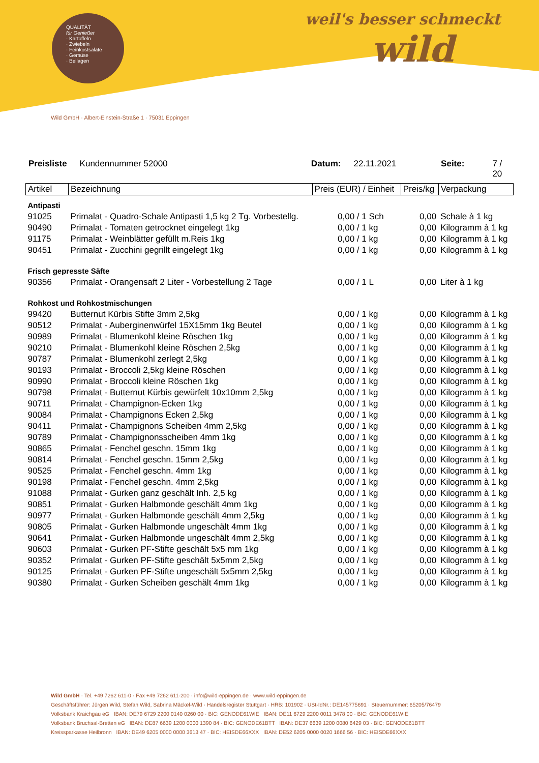QUALITÄT
für Genießer
· Kartoffeln
· Zwiebeln
· Feinkostsalate
· Gemüse
· Beilagen
weil's besser schmeckt
wild
Wild GmbH · Albert-Einstein-Straße 1 · 75031 Eppingen
Preisliste Kundennummer 52000 Datum: 22.11.2021 Seite: 7 / 20
| Artikel | Bezeichnung | Preis (EUR) / Einheit | Preis/kg | Verpackung |
| --- | --- | --- | --- | --- |
| Antipasti | | | | |
| 91025 | Primalat - Quadro-Schale Antipasti 1,5 kg 2 Tg. Vorbestellg. | 0,00 / 1 Sch | 0,00 | Schale à 1 kg |
| 90490 | Primalat - Tomaten getrocknet eingelegt 1kg | 0,00 / 1 kg | 0,00 | Kilogramm à 1 kg |
| 91175 | Primalat - Weinblätter gefüllt m.Reis 1kg | 0,00 / 1 kg | 0,00 | Kilogramm à 1 kg |
| 90451 | Primalat - Zucchini gegrillt eingelegt 1kg | 0,00 / 1 kg | 0,00 | Kilogramm à 1 kg |
| Frisch gepresste Säfte | | | | |
| 90356 | Primalat - Orangensaft 2 Liter - Vorbestellung 2 Tage | 0,00 / 1 L | 0,00 | Liter à 1 kg |
| Rohkost und Rohkostmischungen | | | | |
| 99420 | Butternut Kürbis Stifte 3mm 2,5kg | 0,00 / 1 kg | 0,00 | Kilogramm à 1 kg |
| 90512 | Primalat - Auberginenwürfel 15X15mm 1kg Beutel | 0,00 / 1 kg | 0,00 | Kilogramm à 1 kg |
| 90989 | Primalat - Blumenkohl kleine Röschen 1kg | 0,00 / 1 kg | 0,00 | Kilogramm à 1 kg |
| 90210 | Primalat - Blumenkohl kleine Röschen 2,5kg | 0,00 / 1 kg | 0,00 | Kilogramm à 1 kg |
| 90787 | Primalat - Blumenkohl zerlegt 2,5kg | 0,00 / 1 kg | 0,00 | Kilogramm à 1 kg |
| 90193 | Primalat - Broccoli 2,5kg kleine Röschen | 0,00 / 1 kg | 0,00 | Kilogramm à 1 kg |
| 90990 | Primalat - Broccoli kleine Röschen 1kg | 0,00 / 1 kg | 0,00 | Kilogramm à 1 kg |
| 90798 | Primalat - Butternut Kürbis gewürfelt 10x10mm 2,5kg | 0,00 / 1 kg | 0,00 | Kilogramm à 1 kg |
| 90711 | Primalat - Champignon-Ecken 1kg | 0,00 / 1 kg | 0,00 | Kilogramm à 1 kg |
| 90084 | Primalat - Champignons Ecken 2,5kg | 0,00 / 1 kg | 0,00 | Kilogramm à 1 kg |
| 90411 | Primalat - Champignons Scheiben 4mm 2,5kg | 0,00 / 1 kg | 0,00 | Kilogramm à 1 kg |
| 90789 | Primalat - Champignonsscheiben 4mm 1kg | 0,00 / 1 kg | 0,00 | Kilogramm à 1 kg |
| 90865 | Primalat - Fenchel geschn. 15mm 1kg | 0,00 / 1 kg | 0,00 | Kilogramm à 1 kg |
| 90814 | Primalat - Fenchel geschn. 15mm 2,5kg | 0,00 / 1 kg | 0,00 | Kilogramm à 1 kg |
| 90525 | Primalat - Fenchel geschn. 4mm 1kg | 0,00 / 1 kg | 0,00 | Kilogramm à 1 kg |
| 90198 | Primalat - Fenchel geschn. 4mm 2,5kg | 0,00 / 1 kg | 0,00 | Kilogramm à 1 kg |
| 91088 | Primalat - Gurken ganz geschält Inh. 2,5 kg | 0,00 / 1 kg | 0,00 | Kilogramm à 1 kg |
| 90851 | Primalat - Gurken Halbmonde geschält 4mm 1kg | 0,00 / 1 kg | 0,00 | Kilogramm à 1 kg |
| 90977 | Primalat - Gurken Halbmonde geschält 4mm 2,5kg | 0,00 / 1 kg | 0,00 | Kilogramm à 1 kg |
| 90805 | Primalat - Gurken Halbmonde ungeschält 4mm 1kg | 0,00 / 1 kg | 0,00 | Kilogramm à 1 kg |
| 90641 | Primalat - Gurken Halbmonde ungeschält 4mm 2,5kg | 0,00 / 1 kg | 0,00 | Kilogramm à 1 kg |
| 90603 | Primalat - Gurken PF-Stifte geschält 5x5 mm 1kg | 0,00 / 1 kg | 0,00 | Kilogramm à 1 kg |
| 90352 | Primalat - Gurken PF-Stifte geschält 5x5mm 2,5kg | 0,00 / 1 kg | 0,00 | Kilogramm à 1 kg |
| 90125 | Primalat - Gurken PF-Stifte ungeschält 5x5mm 2,5kg | 0,00 / 1 kg | 0,00 | Kilogramm à 1 kg |
| 90380 | Primalat - Gurken Scheiben geschält 4mm 1kg | 0,00 / 1 kg | 0,00 | Kilogramm à 1 kg |
Wild GmbH · Tel. +49 7262 611-0 · Fax +49 7262 611-200 · info@wild-eppingen.de · www.wild-eppingen.de
Geschäftsführer: Jürgen Wild, Stefan Wild, Sabrina Mäckel-Wild · Handelsregister Stuttgart · HRB: 101902 · USt-IdNr.: DE145775691 · Steuernummer: 65205/76479
Volksbank Kraichgau eG IBAN: DE79 6729 2200 0140 0260 00 · BIC: GENODE61WIE IBAN: DE11 6729 2200 0011 3478 00 · BIC: GENODE61WIE
Volksbank Bruchsal-Bretten eG IBAN: DE87 6639 1200 0000 1390 84 · BIC: GENODE61BTT IBAN: DE37 6639 1200 0080 6429 03 · BIC: GENODE61BTT
Kreissparkasse Heilbronn IBAN: DE49 6205 0000 0000 3613 47 · BIC: HEISDE66XXX IBAN: DE52 6205 0000 0020 1666 56 · BIC: HEISDE66XXX